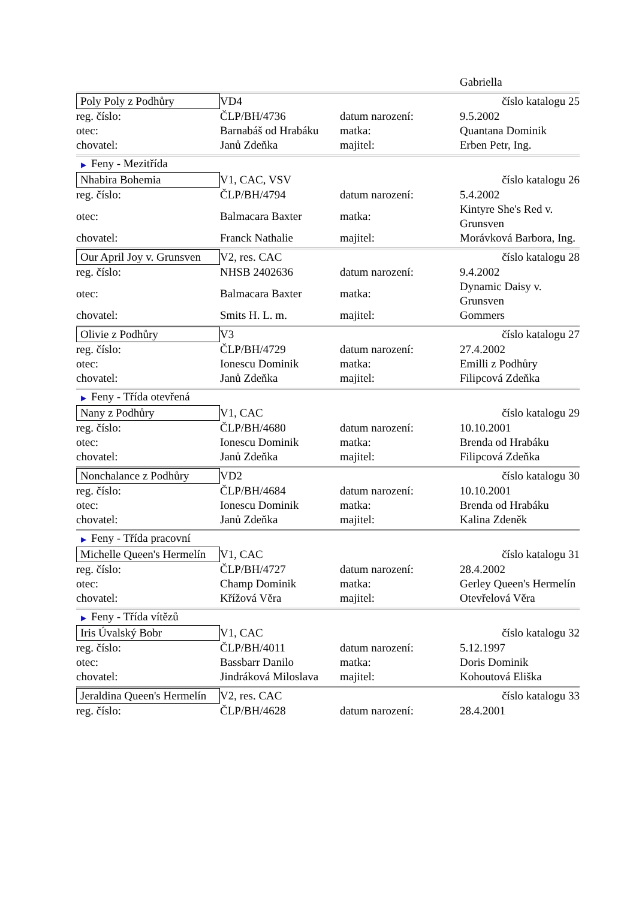| | | | Gabriella |
| Poly Poly z Podhůry | VD4 | | číslo katalogu 25 |
| reg. číslo: | ČLP/BH/4736 | datum narození: | 9.5.2002 |
| otec: | Barnabáš od Hrabáku | matka: | Quantana Dominik |
| chovatel: | Janů Zdeňka | majitel: | Erben Petr, Ing. |
| ▶ Feny - Mezitřída | | | |
| Nhabira Bohemia | V1, CAC, VSV | | číslo katalogu 26 |
| reg. číslo: | ČLP/BH/4794 | datum narození: | 5.4.2002 |
| otec: | Balmacara Baxter | matka: | Kintyre She's Red v. Grunsven |
| chovatel: | Franck Nathalie | majitel: | Morávková Barbora, Ing. |
| Our April Joy v. Grunsven | V2, res. CAC | | číslo katalogu 28 |
| reg. číslo: | NHSB 2402636 | datum narození: | 9.4.2002 |
| otec: | Balmacara Baxter | matka: | Dynamic Daisy v. Grunsven |
| chovatel: | Smits H. L. m. | majitel: | Gommers |
| Olivie z Podhůry | V3 | | číslo katalogu 27 |
| reg. číslo: | ČLP/BH/4729 | datum narození: | 27.4.2002 |
| otec: | Ionescu Dominik | matka: | Emilli z Podhůry |
| chovatel: | Janů Zdeňka | majitel: | Filipcová Zdeňka |
| ▶ Feny - Třída otevřená | | | |
| Nany z Podhůry | V1, CAC | | číslo katalogu 29 |
| reg. číslo: | ČLP/BH/4680 | datum narození: | 10.10.2001 |
| otec: | Ionescu Dominik | matka: | Brenda od Hrabáku |
| chovatel: | Janů Zdeňka | majitel: | Filipcová Zdeňka |
| Nonchalance z Podhůry | VD2 | | číslo katalogu 30 |
| reg. číslo: | ČLP/BH/4684 | datum narození: | 10.10.2001 |
| otec: | Ionescu Dominik | matka: | Brenda od Hrabáku |
| chovatel: | Janů Zdeňka | majitel: | Kalina Zdeněk |
| ▶ Feny - Třída pracovní | | | |
| Michelle Queen's Hermelín | V1, CAC | | číslo katalogu 31 |
| reg. číslo: | ČLP/BH/4727 | datum narození: | 28.4.2002 |
| otec: | Champ Dominik | matka: | Gerley Queen's Hermelín |
| chovatel: | Křížová Věra | majitel: | Otevřelová Věra |
| ▶ Feny - Třída vítězů | | | |
| Iris Úvalský Bobr | V1, CAC | | číslo katalogu 32 |
| reg. číslo: | ČLP/BH/4011 | datum narození: | 5.12.1997 |
| otec: | Bassbarr Danilo | matka: | Doris Dominik |
| chovatel: | Jindráková Miloslava | majitel: | Kohoutová Eliška |
| Jeraldina Queen's Hermelín | V2, res. CAC | | číslo katalogu 33 |
| reg. číslo: | ČLP/BH/4628 | datum narození: | 28.4.2001 |